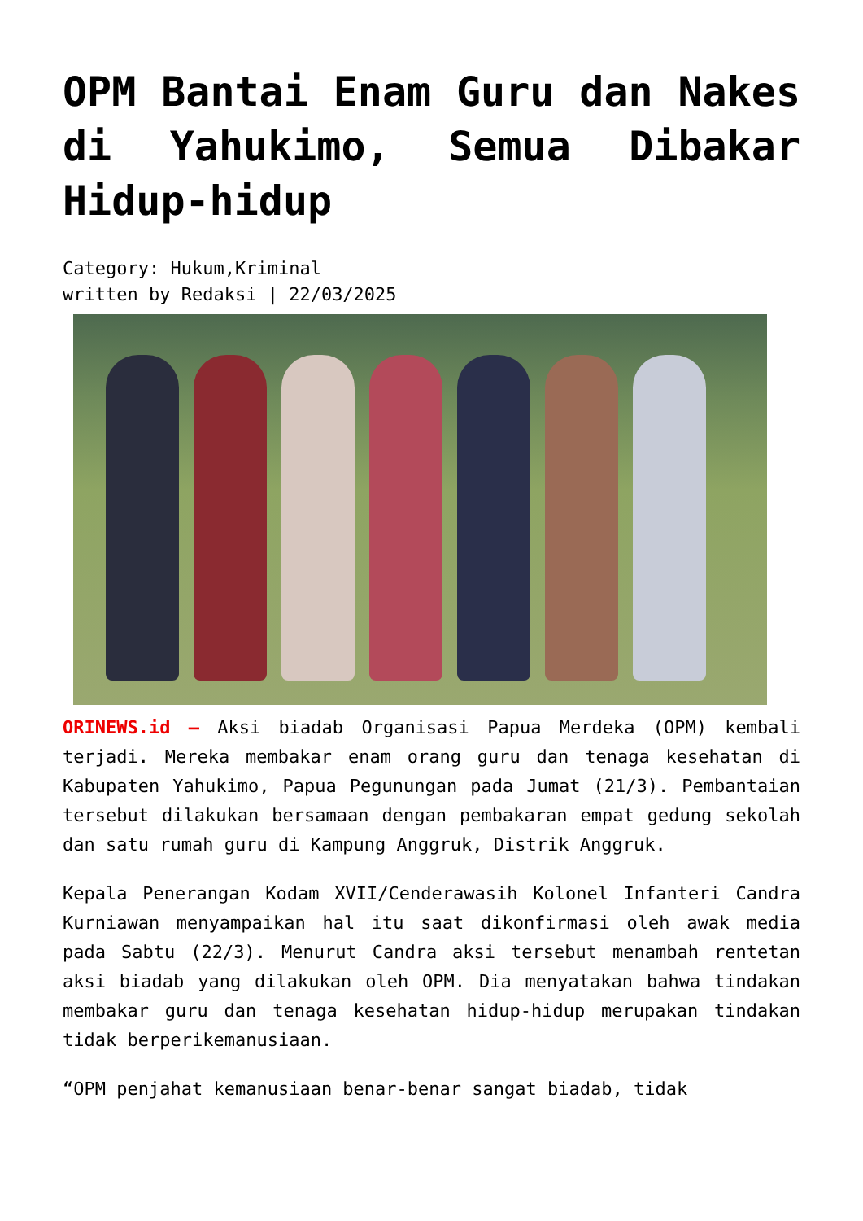OPM Bantai Enam Guru dan Nakes di Yahukimo, Semua Dibakar Hidup-hidup
Category: Hukum,Kriminal
written by Redaksi | 22/03/2025
ORINEWS.id – Aksi biadab Organisasi Papua Merdeka (OPM) kembali terjadi. Mereka membakar enam orang guru dan tenaga kesehatan di Kabupaten Yahukimo, Papua Pegunungan pada Jumat (21/3). Pembantaian tersebut dilakukan bersamaan dengan pembakaran empat gedung sekolah dan satu rumah guru di Kampung Anggruk, Distrik Anggruk.
Kepala Penerangan Kodam XVII/Cenderawasih Kolonel Infanteri Candra Kurniawan menyampaikan hal itu saat dikonfirmasi oleh awak media pada Sabtu (22/3). Menurut Candra aksi tersebut menambah rentetan aksi biadab yang dilakukan oleh OPM. Dia menyatakan bahwa tindakan membakar guru dan tenaga kesehatan hidup-hidup merupakan tindakan tidak berperikemanusiaan.
“OPM penjahat kemanusiaan benar-benar sangat biadab, tidak